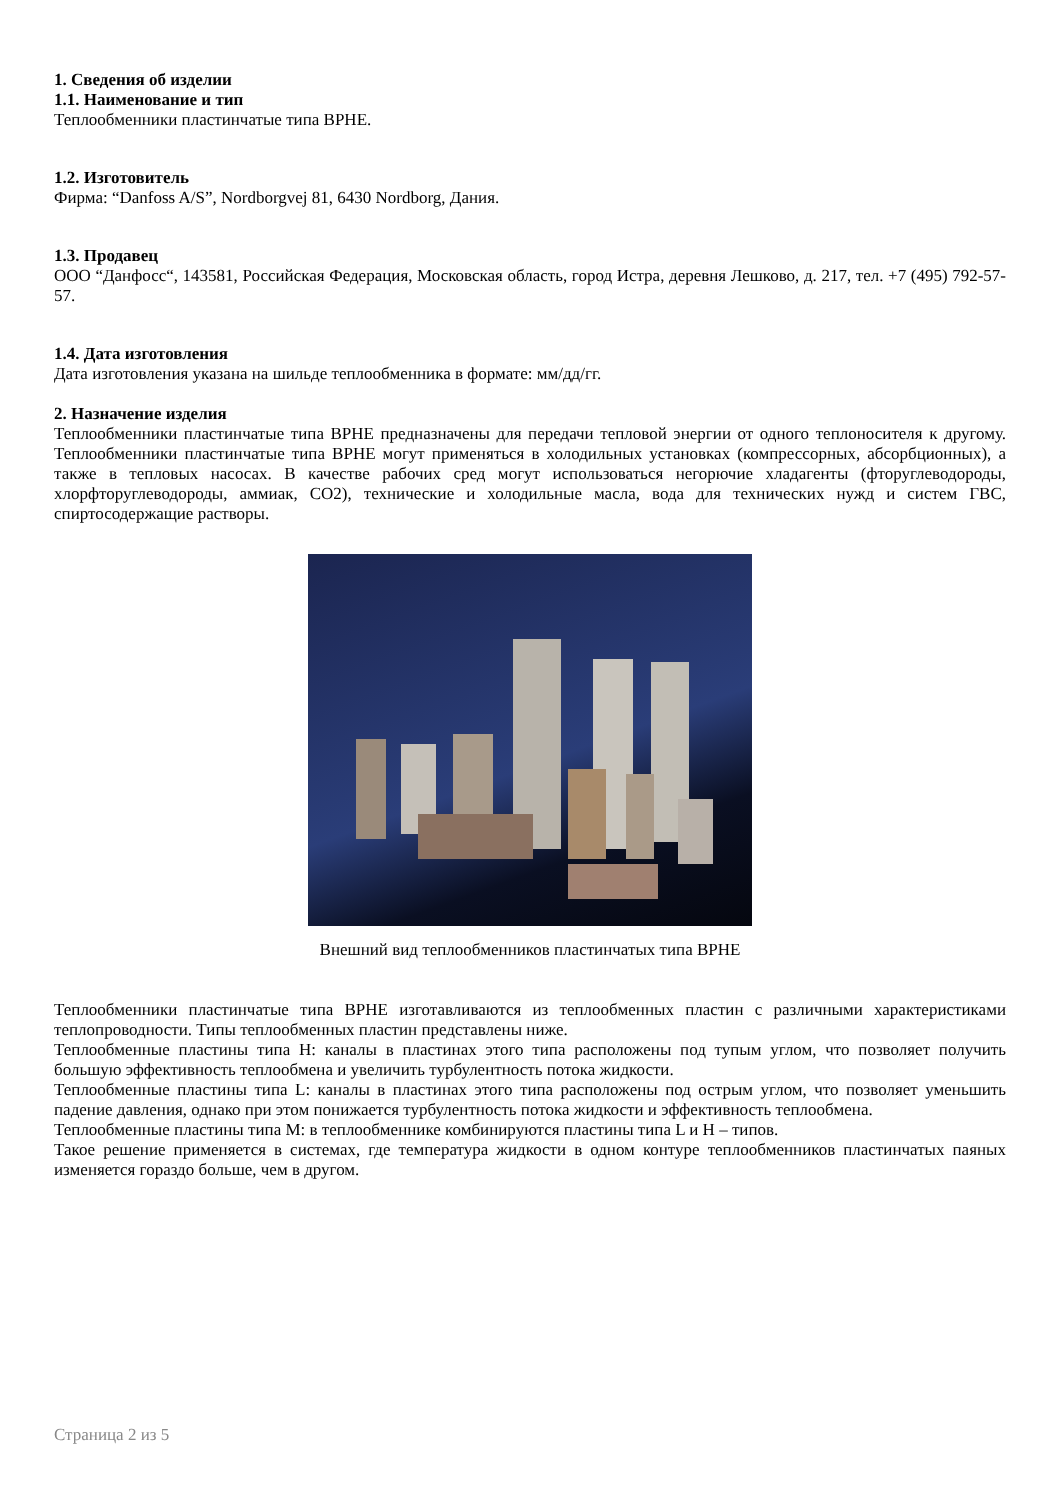1. Сведения об изделии
1.1. Наименование и тип
Теплообменники пластинчатые типа ВРНЕ.
1.2. Изготовитель
Фирма: “Danfoss A/S”, Nordborgvej 81, 6430 Nordborg, Дания.
1.3. Продавец
ООО “Данфосс“, 143581, Российская Федерация, Московская область, город Истра, деревня Лешково, д. 217, тел. +7 (495) 792-57-57.
1.4. Дата изготовления
Дата изготовления указана на шильде теплообменника в формате: мм/дд/гг.
2. Назначение изделия
Теплообменники пластинчатые типа ВРНЕ предназначены для передачи тепловой энергии от одного теплоносителя к другому. Теплообменники пластинчатые типа ВРНЕ могут применяться в холодильных установках (компрессорных, абсорбционных), а также в тепловых насосах. В качестве рабочих сред могут использоваться негорючие хладагенты (фторуглеводороды, хлорфторуглеводороды, аммиак, СО2), технические и холодильные масла, вода для технических нужд и систем ГВС, спиртосодержащие растворы.
Внешний вид теплообменников пластинчатых типа ВРНЕ
Теплообменники пластинчатые типа ВРНЕ изготавливаются из теплообменных пластин с различными характеристиками теплопроводности. Типы теплообменных пластин представлены ниже.
Теплообменные пластины типа Н: каналы в пластинах этого типа расположены под тупым углом, что позволяет получить большую эффективность теплообмена и увеличить турбулентность потока жидкости.
Теплообменные пластины типа L: каналы в пластинах этого типа расположены под острым углом, что позволяет уменьшить падение давления, однако при этом понижается турбулентность потока жидкости и эффективность теплообмена.
Теплообменные пластины типа М: в теплообменнике комбинируются пластины типа L и Н – типов.
Такое решение применяется в системах, где температура жидкости в одном контуре теплообменников пластинчатых паяных изменяется гораздо больше, чем в другом.
Страница 2 из 5